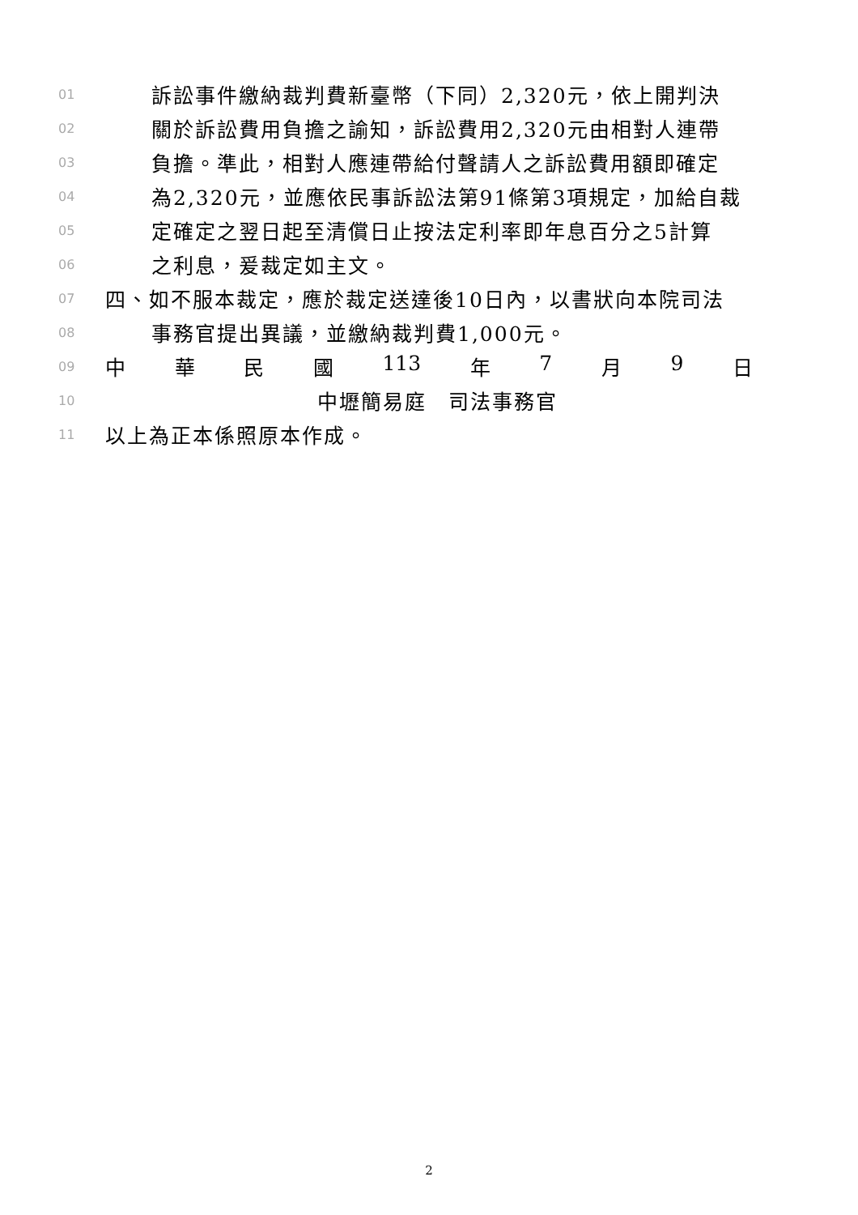01 訴訟事件繳納裁判費新臺幣（下同）2,320元，依上開判決
02 關於訴訟費用負擔之諭知，訴訟費用2,320元由相對人連帶
03 負擔。準此，相對人應連帶給付聲請人之訴訟費用額即確定
04 為2,320元，並應依民事訴訟法第91條第3項規定，加給自裁
05 定確定之翌日起至清償日止按法定利率即年息百分之5計算
06 之利息，爰裁定如主文。
07 四、如不服本裁定，應於裁定送達後10日內，以書狀向本院司法
08 事務官提出異議，並繳納裁判費1,000元。
09 中 華 民 國 113 年 7 月 9 日
10 中壢簡易庭　司法事務官
11 以上為正本係照原本作成。
2